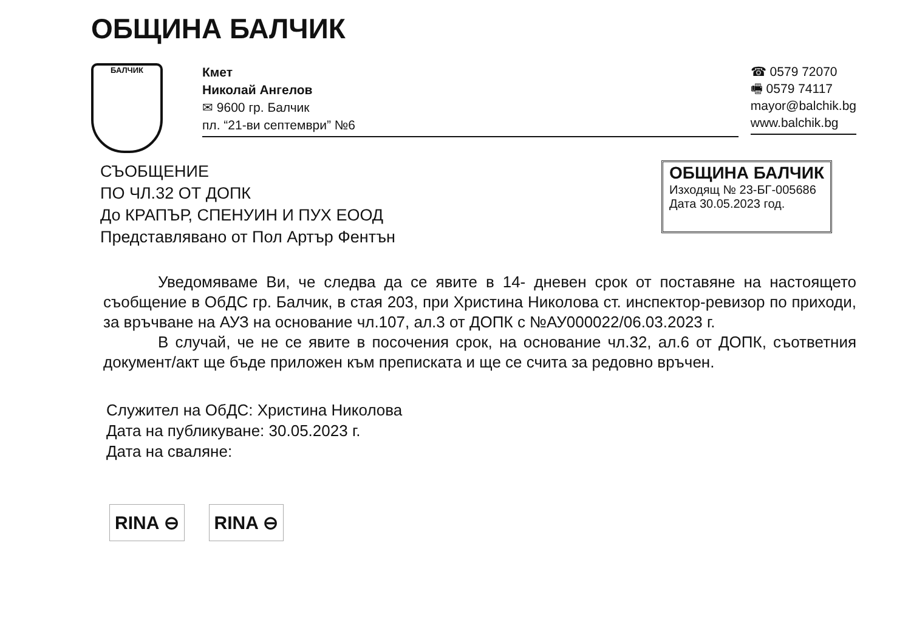ОБЩИНА БАЛЧИК
БАЛЧИК
Кмет
Николай Ангелов
✉ 9600 гр. Балчик
пл. “21-ви септември” №6
☎ 0579 72070
🖷 0579 74117
mayor@balchik.bg
www.balchik.bg
СЪОБЩЕНИЕ
ПО ЧЛ.32 ОТ ДОПК
До КРАПЪР, СПЕНУИН И ПУХ ЕООД
Представлявано от Пол Артър Фентън
ОБЩИНА БАЛЧИК
Изходящ № 23-БГ-005686
Дата 30.05.2023 год.
Уведомяваме Ви, че следва да се явите в 14- дневен срок от поставяне на настоящето съобщение в ОбДС гр. Балчик, в стая 203, при Христина Николова ст. инспектор-ревизор по приходи, за връчване на АУЗ на основание чл.107, ал.3 от ДОПК с №АУ000022/06.03.2023 г.
В случай, че не се явите в посочения срок, на основание чл.32, ал.6 от ДОПК, съответния документ/акт ще бъде приложен към преписката и ще се счита за редовно връчен.
Служител на ОбДС: Христина Николова
Дата на публикуване: 30.05.2023 г.
Дата на сваляне:
RINA ⊖ RINA ⊖